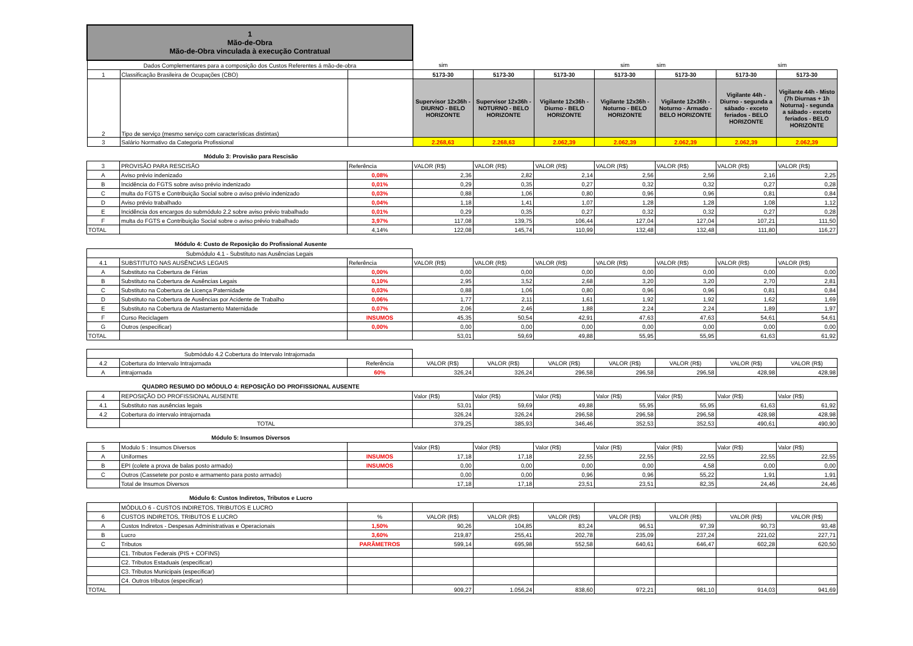| 1 Mão-de-Obra Mão-de-Obra vinculada à execução Contratual | | | | | | | | | |
| Dados Complementares para a composição dos Custos Referentes á mão-de-obra | | | sim | | | sim | sim | | sim |
| 1 | Classificação Brasileira de Ocupações (CBO) | | 5173-30 | 5173-30 | 5173-30 | 5173-30 | 5173-30 | 5173-30 | 5173-30 |
| 2 | Tipo de serviço (mesmo serviço com características distintas) | | Supervisor 12x36h - DIURNO - BELO HORIZONTE | Supervisor 12x36h - NOTURNO - BELO HORIZONTE | Vigilante 12x36h - Diurno - BELO HORIZONTE | Vigilante 12x36h - Noturno - BELO HORIZONTE | Vigilante 12x36h - Noturno - Armado - BELO HORIZONTE | Vigilante 44h - Diurno - segunda a sábado - exceto feriados - BELO HORIZONTE | Vigilante 44h - Misto (7h Diurnas + 1h Noturna) - segunda a sábado - exceto feriados - BELO HORIZONTE |
| 3 | Salário Normativo da Categoria Profissional | | 2.268,63 | 2.268,63 | 2.062,39 | 2.062,39 | 2.062,39 | 2.062,39 | 2.062,39 |
Módulo 3: Provisão para Rescisão
| 3 | PROVISÃO PARA RESCISÃO | Referência | VALOR (R$) | VALOR (R$) | VALOR (R$) | VALOR (R$) | VALOR (R$) | VALOR (R$) | VALOR (R$) |
| A | Aviso prévio indenizado | 0,08% | 2,36 | 2,82 | 2,14 | 2,56 | 2,56 | 2,16 | 2,25 |
| B | Incidência do FGTS sobre aviso prévio indenizado | 0,01% | 0,29 | 0,35 | 0,27 | 0,32 | 0,32 | 0,27 | 0,28 |
| C | multa do FGTS e Contribuição Social sobre o aviso prévio indenizado | 0,03% | 0,88 | 1,06 | 0,80 | 0,96 | 0,96 | 0,81 | 0,84 |
| D | Aviso prévio trabalhado | 0,04% | 1,18 | 1,41 | 1,07 | 1,28 | 1,28 | 1,08 | 1,12 |
| E | Incidência dos encargos do submódulo 2.2 sobre aviso prévio trabalhado | 0,01% | 0,29 | 0,35 | 0,27 | 0,32 | 0,32 | 0,27 | 0,28 |
| F | multa do FGTS e Contribuição Social sobre o aviso prévio trabalhado | 3,97% | 117,08 | 139,75 | 106,44 | 127,04 | 127,04 | 107,21 | 111,50 |
| TOTAL | | 4,14% | 122,08 | 145,74 | 110,99 | 132,48 | 132,48 | 111,80 | 116,27 |
Módulo 4: Custo de Reposição do Profissional Ausente
| Submódulo 4.1 - Substituto nas Ausências Legais | | | | | | | | | |
| 4.1 | SUBSTITUTO NAS AUSÊNCIAS LEGAIS | Referência | VALOR (R$) | VALOR (R$) | VALOR (R$) | VALOR (R$) | VALOR (R$) | VALOR (R$) | VALOR (R$) |
| A | Substituto na Cobertura de Férias | 0,00% | 0,00 | 0,00 | 0,00 | 0,00 | 0,00 | 0,00 | 0,00 |
| B | Substituto na Cobertura de Ausências Legais | 0,10% | 2,95 | 3,52 | 2,68 | 3,20 | 3,20 | 2,70 | 2,81 |
| C | Substituto na Cobertura de Licença Paternidade | 0,03% | 0,88 | 1,06 | 0,80 | 0,96 | 0,96 | 0,81 | 0,84 |
| D | Substituto na Cobertura de Ausências por Acidente de Trabalho | 0,06% | 1,77 | 2,11 | 1,61 | 1,92 | 1,92 | 1,62 | 1,69 |
| E | Substituto na Cobertura de Afastamento Maternidade | 0,07% | 2,06 | 2,46 | 1,88 | 2,24 | 2,24 | 1,89 | 1,97 |
| F | Curso Reciclagem | INSUMOS | 45,35 | 50,54 | 42,91 | 47,63 | 47,63 | 54,61 | 54,61 |
| G | Outros (especificar) | 0,00% | 0,00 | 0,00 | 0,00 | 0,00 | 0,00 | 0,00 | 0,00 |
| TOTAL | | | 53,01 | 59,69 | 49,88 | 55,95 | 55,95 | 61,63 | 61,92 |
| Submódulo 4.2 Cobertura do Intervalo Intrajornada | | | | | | | | | |
| 4.2 | Cobertura do Intervalo Intrajornada | Referência | VALOR (R$) | VALOR (R$) | VALOR (R$) | VALOR (R$) | VALOR (R$) | VALOR (R$) | VALOR (R$) |
| A | intrajornada | 60% | 326,24 | 326,24 | 296,58 | 296,58 | 296,58 | 428,98 | 428,98 |
QUADRO RESUMO DO MÓDULO 4: REPOSIÇÃO DO PROFISSIONAL AUSENTE
| 4 | REPOSIÇÃO DO PROFISSIONAL AUSENTE | Valor (R$) | Valor (R$) | Valor (R$) | Valor (R$) | Valor (R$) | Valor (R$) | Valor (R$) |
| 4.1 | Substituto nas ausências legais | 53,01 | 59,69 | 49,88 | 55,95 | 55,95 | 61,63 | 61,92 |
| 4.2 | Cobertura do intervalo intrajornada | 326,24 | 326,24 | 296,58 | 296,58 | 296,58 | 428,98 | 428,98 |
| | TOTAL | 379,25 | 385,93 | 346,46 | 352,53 | 352,53 | 490,61 | 490,90 |
Módulo 5: Insumos Diversos
| 5 | Modulo 5 : Insumos Diversos | | Valor (R$) | Valor (R$) | Valor (R$) | Valor (R$) | Valor (R$) | Valor (R$) | Valor (R$) |
| A | Uniformes | INSUMOS | 17,18 | 17,18 | 22,55 | 22,55 | 22,55 | 22,55 | 22,55 |
| B | EPI (colete a prova de balas posto armado) | INSUMOS | 0,00 | 0,00 | 0,00 | 0,00 | 4,58 | 0,00 | 0,00 |
| C | Outros (Cassetete por posto e armamento para posto armado) | | 0,00 | 0,00 | 0,96 | 0,96 | 55,22 | 1,91 | 1,91 |
| | Total de Insumos Diversos | | 17,18 | 17,18 | 23,51 | 23,51 | 82,35 | 24,46 | 24,46 |
Módulo 6: Custos Indiretos, Tributos e Lucro
| | MÓDULO 6 - CUSTOS INDIRETOS, TRIBUTOS E LUCRO | | | | | | | | |
| 6 | CUSTOS INDIRETOS, TRIBUTOS E LUCRO | % | VALOR (R$) | VALOR (R$) | VALOR (R$) | VALOR (R$) | VALOR (R$) | VALOR (R$) | VALOR (R$) |
| A | Custos Indiretos - Despesas Administrativas e Operacionais | 1,50% | 90,26 | 104,85 | 83,24 | 96,51 | 97,39 | 90,73 | 93,48 |
| B | Lucro | 3,60% | 219,87 | 255,41 | 202,78 | 235,09 | 237,24 | 221,02 | 227,71 |
| C | Tributos | PARÂMETROS | 599,14 | 695,98 | 552,58 | 640,61 | 646,47 | 602,28 | 620,50 |
| | C1. Tributos Federais (PIS + COFINS) | | | | | | | | |
| | C2. Tributos Estaduais (especificar) | | | | | | | | |
| | C3. Tributos Municipais (especificar) | | | | | | | | |
| | C4. Outros tributos (especificar) | | | | | | | | |
| TOTAL | | | 909,27 | 1.056,24 | 838,60 | 972,21 | 981,10 | 914,03 | 941,69 |